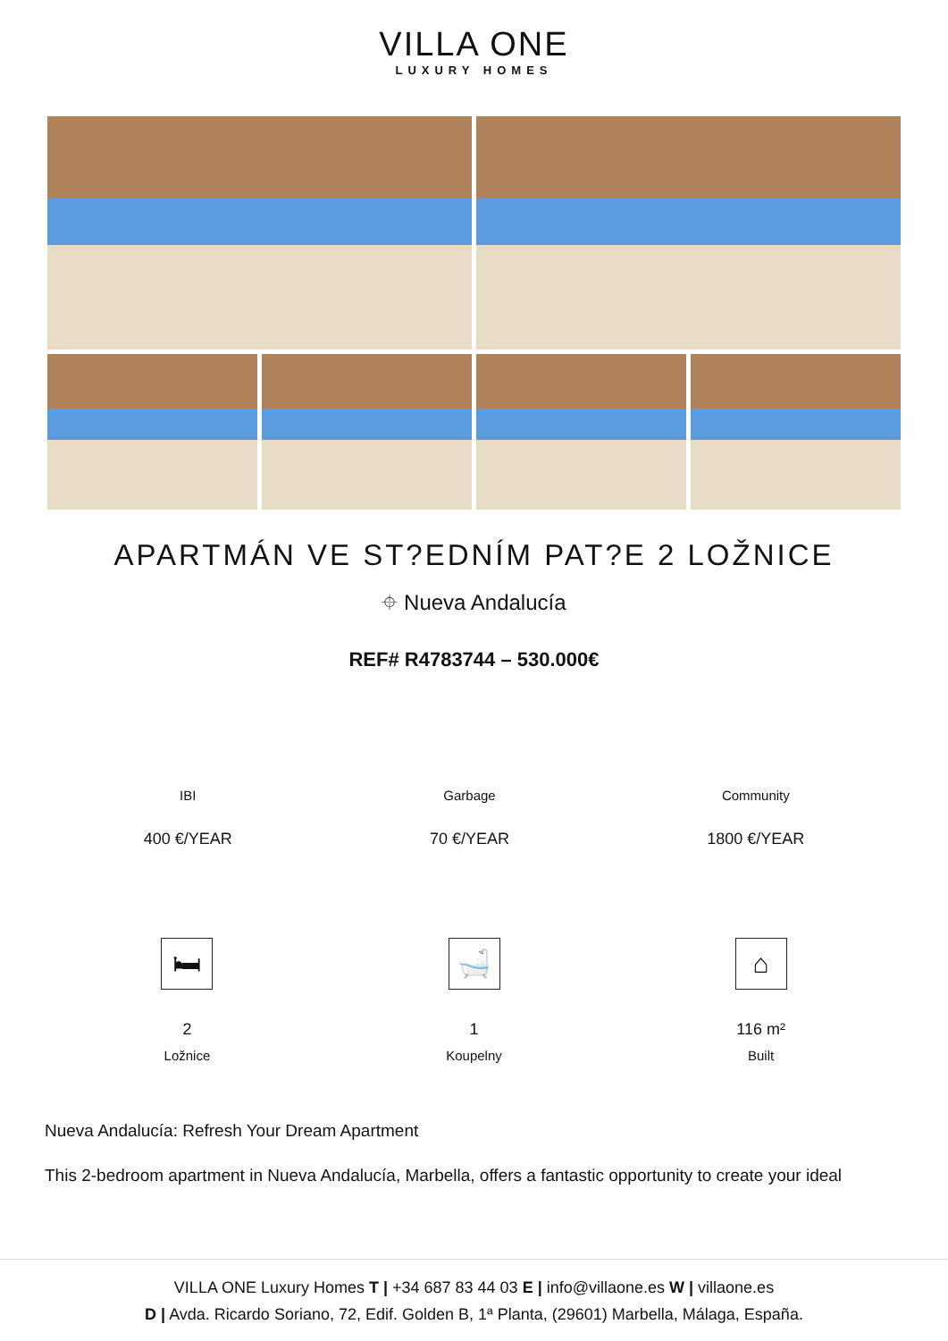VILLA ONE
LUXURY HOMES
APARTMÁN VE ST?EDNÍM PAT?E 2 LOŽNICE
⌖ Nueva Andalucía
REF# R4783744 – 530.000€
IBI
400 €/YEAR
Garbage
70 €/YEAR
Community
1800 €/YEAR
🛏
2
Ložnice
🛁
1
Koupelny
⌂
116 m²
Built
Nueva Andalucía: Refresh Your Dream Apartment
This 2-bedroom apartment in Nueva Andalucía, Marbella, offers a fantastic opportunity to create your ideal
VILLA ONE Luxury Homes T | +34 687 83 44 03 E | info@villaone.es W | villaone.es
D | Avda. Ricardo Soriano, 72, Edif. Golden B, 1ª Planta, (29601) Marbella, Málaga, España.